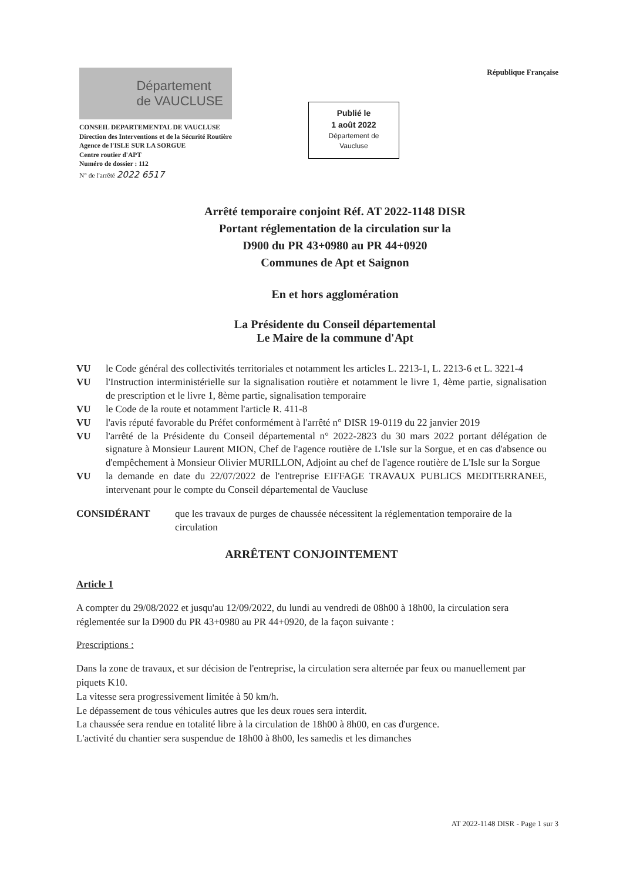Département
de VAUCLUSE
CONSEIL DEPARTEMENTAL DE VAUCLUSE
Direction des Interventions et de la Sécurité Routière
Agence de l'ISLE SUR LA SORGUE
Centre routier d'APT
Numéro de dossier : 112
N° de l'arrêté 2022 6517
Publié le
1 août 2022
Département de
Vaucluse
République Française
Arrêté temporaire conjoint Réf. AT 2022-1148 DISR
Portant réglementation de la circulation sur la
D900 du PR 43+0980 au PR 44+0920
Communes de Apt et Saignon
En et hors agglomération
La Présidente du Conseil départemental
Le Maire de la commune d'Apt
VU le Code général des collectivités territoriales et notamment les articles L. 2213-1, L. 2213-6 et L. 3221-4
VU l'Instruction interministérielle sur la signalisation routière et notamment le livre 1, 4ème partie, signalisation de prescription et le livre 1, 8ème partie, signalisation temporaire
VU le Code de la route et notamment l'article R. 411-8
VU l'avis réputé favorable du Préfet conformément à l'arrêté n° DISR 19-0119 du 22 janvier 2019
VU l'arrêté de la Présidente du Conseil départemental n° 2022-2823 du 30 mars 2022 portant délégation de signature à Monsieur Laurent MION, Chef de l'agence routière de L'Isle sur la Sorgue, et en cas d'absence ou d'empêchement à Monsieur Olivier MURILLON, Adjoint au chef de l'agence routière de L'Isle sur la Sorgue
VU la demande en date du 22/07/2022 de l'entreprise EIFFAGE TRAVAUX PUBLICS MEDITERRANEE, intervenant pour le compte du Conseil départemental de Vaucluse
CONSIDÉRANT que les travaux de purges de chaussée nécessitent la réglementation temporaire de la circulation
ARRÊTENT CONJOINTEMENT
Article 1
A compter du 29/08/2022 et jusqu'au 12/09/2022, du lundi au vendredi de 08h00 à 18h00, la circulation sera réglementée sur la D900 du PR 43+0980 au PR 44+0920, de la façon suivante :
Prescriptions :
Dans la zone de travaux, et sur décision de l'entreprise, la circulation sera alternée par feux ou manuellement par piquets K10.
La vitesse sera progressivement limitée à 50 km/h.
Le dépassement de tous véhicules autres que les deux roues sera interdit.
La chaussée sera rendue en totalité libre à la circulation de 18h00 à 8h00, en cas d'urgence.
L'activité du chantier sera suspendue de 18h00 à 8h00, les samedis et les dimanches
AT 2022-1148 DISR - Page 1 sur 3